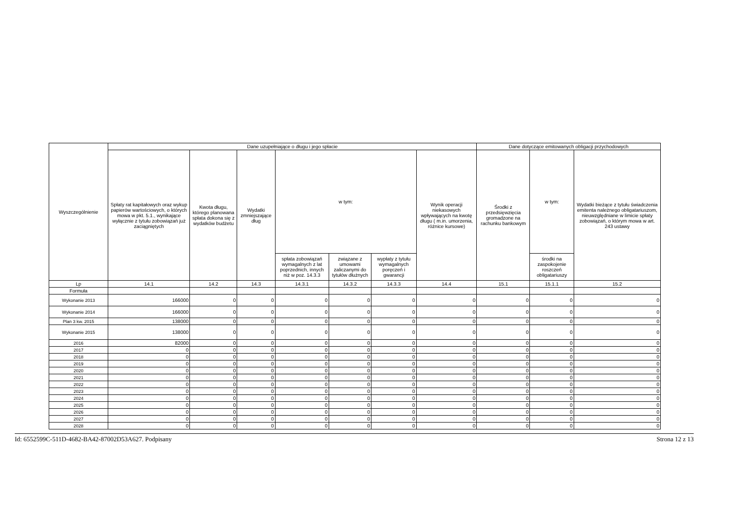| Wyszczególnienie | Dane uzupełniające o długu i jego spłacie | | | | | | | Dane dotyczące emitowanych obligacji przychodowych | | |
| --- | --- | --- | --- | --- | --- | --- | --- | --- | --- | --- |
| | Spłaty rat kapitałowych oraz wykup papierów wartościowych, o których mowa w pkt. 5.1., wynikające wyłącznie z tytułu zobowiązań już zaciągniętych | Kwota długu, którego planowana spłata dokona się z wydatków budżetu | Wydatki zmniejszające dług | w tym: | | | Wynik operacji niekasowych wpływających na kwotę długu ( m.in. umorzenia, różnice kursowe) | Środki z przedsięwzięcia gromadzone na rachunku bankowym | w tym: | Wydatki bieżące z tytułu świadczenia emitenta należnego obligatariuszom, nieuwzględniane w limicie spłaty zobowiązań, o którym mowa w art. 243 ustawy |
| | | | | spłata zobowiązań wymagalnych z lat poprzednich, innych niż w poz. 14.3.3 | związane z umowami zaliczanymi do tytułów dłużnych | wypłaty z tytułu wymagalnych poręczeń i gwarancji | | | środki na zaspokojenie roszczeń obligatariuszy | |
| Lp | 14.1 | 14.2 | 14.3 | 14.3.1 | 14.3.2 | 14.3.3 | 14.4 | 15.1 | 15.1.1 | 15.2 |
| Formuła | | | | | | | | | | |
| Wykonanie 2013 | 166000 | 0 | 0 | 0 | 0 | 0 | 0 | 0 | 0 | 0 |
| Wykonanie 2014 | 166000 | 0 | 0 | 0 | 0 | 0 | 0 | 0 | 0 | 0 |
| Plan 3 kw. 2015 | 138000 | 0 | 0 | 0 | 0 | 0 | 0 | 0 | 0 | 0 |
| Wykonanie 2015 | 138000 | 0 | 0 | 0 | 0 | 0 | 0 | 0 | 0 | 0 |
| 2016 | 82000 | 0 | 0 | 0 | 0 | 0 | 0 | 0 | 0 | 0 |
| 2017 | 0 | 0 | 0 | 0 | 0 | 0 | 0 | 0 | 0 | 0 |
| 2018 | 0 | 0 | 0 | 0 | 0 | 0 | 0 | 0 | 0 | 0 |
| 2019 | 0 | 0 | 0 | 0 | 0 | 0 | 0 | 0 | 0 | 0 |
| 2020 | 0 | 0 | 0 | 0 | 0 | 0 | 0 | 0 | 0 | 0 |
| 2021 | 0 | 0 | 0 | 0 | 0 | 0 | 0 | 0 | 0 | 0 |
| 2022 | 0 | 0 | 0 | 0 | 0 | 0 | 0 | 0 | 0 | 0 |
| 2023 | 0 | 0 | 0 | 0 | 0 | 0 | 0 | 0 | 0 | 0 |
| 2024 | 0 | 0 | 0 | 0 | 0 | 0 | 0 | 0 | 0 | 0 |
| 2025 | 0 | 0 | 0 | 0 | 0 | 0 | 0 | 0 | 0 | 0 |
| 2026 | 0 | 0 | 0 | 0 | 0 | 0 | 0 | 0 | 0 | 0 |
| 2027 | 0 | 0 | 0 | 0 | 0 | 0 | 0 | 0 | 0 | 0 |
| 2028 | 0 | 0 | 0 | 0 | 0 | 0 | 0 | 0 | 0 | 0 |
Id: 6552599C-511D-4682-BA42-87002D53A627. Podpisany Strona 12 z 13